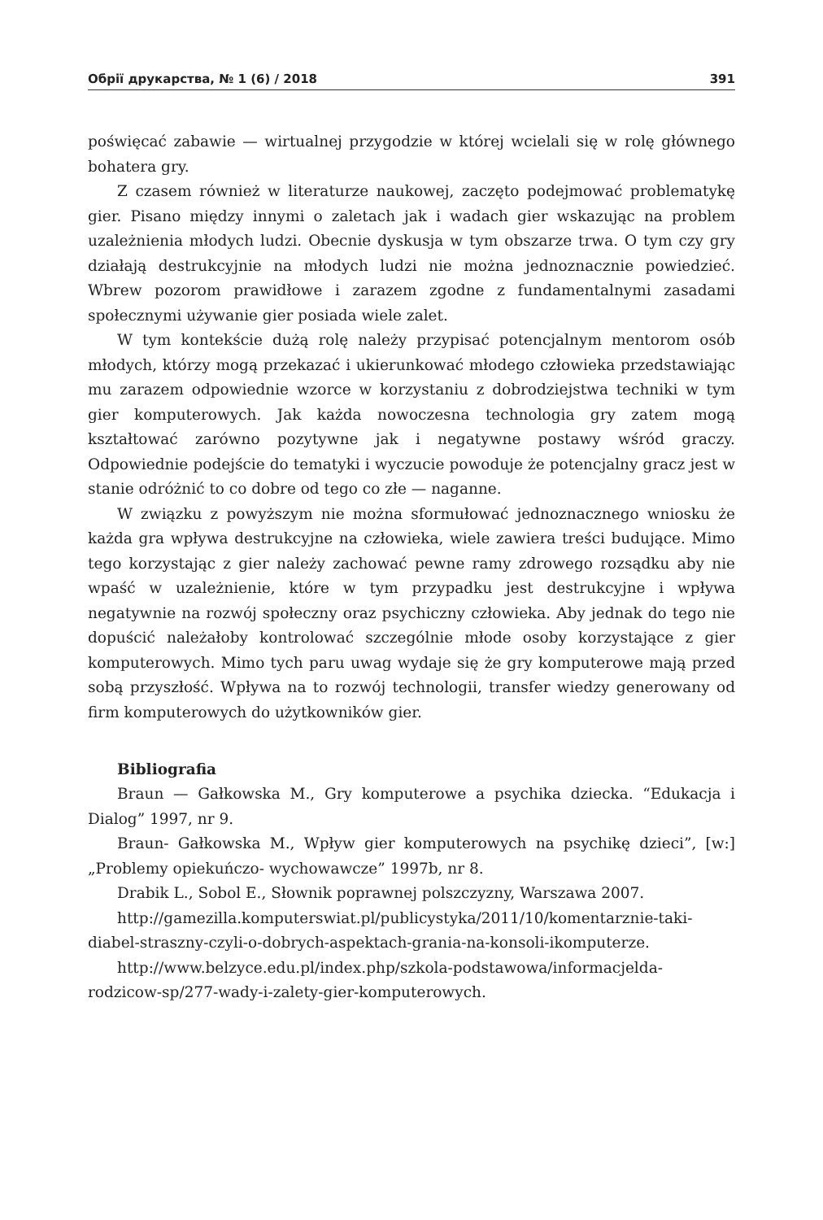Обрії друкарства, № 1 (6) / 2018 391
poświęcać zabawie — wirtualnej przygodzie w której wcielali się w rolę głównego bohatera gry.
Z czasem również w literaturze naukowej, zaczęto podejmować problematykę gier. Pisano między innymi o zaletach jak i wadach gier wskazując na problem uzależnienia młodych ludzi. Obecnie dyskusja w tym obszarze trwa. O tym czy gry działają destrukcyjnie na młodych ludzi nie można jednoznacznie powiedzieć. Wbrew pozorom prawidłowe i zarazem zgodne z fundamentalnymi zasadami społecznymi używanie gier posiada wiele zalet.
W tym kontekście dużą rolę należy przypisać potencjalnym mentorom osób młodych, którzy mogą przekazać i ukierunkować młodego człowieka przedstawiając mu zarazem odpowiednie wzorce w korzystaniu z dobrodziejstwa techniki w tym gier komputerowych. Jak każda nowoczesna technologia gry zatem mogą kształtować zarówno pozytywne jak i negatywne postawy wśród graczy. Odpowiednie podejście do tematyki i wyczucie powoduje że potencjalny gracz jest w stanie odróżnić to co dobre od tego co złe — naganne.
W związku z powyższym nie można sformułować jednoznacznego wniosku że każda gra wpływa destrukcyjne na człowieka, wiele zawiera treści budujące. Mimo tego korzystając z gier należy zachować pewne ramy zdrowego rozsądku aby nie wpaść w uzależnienie, które w tym przypadku jest destrukcyjne i wpływa negatywnie na rozwój społeczny oraz psychiczny człowieka. Aby jednak do tego nie dopuścić należałoby kontrolować szczególnie młode osoby korzystające z gier komputerowych. Mimo tych paru uwag wydaje się że gry komputerowe mają przed sobą przyszłość. Wpływa na to rozwój technologii, transfer wiedzy generowany od firm komputerowych do użytkowników gier.
Bibliografia
Braun — Gałkowska M., Gry komputerowe a psychika dziecka. “Edukacja i Dialog” 1997, nr 9.
Braun- Gałkowska M., Wpływ gier komputerowych na psychikę dzieci”, [w:] „Problemy opiekuńczo- wychowawcze” 1997b, nr 8.
Drabik L., Sobol E., Słownik poprawnej polszczyzny, Warszawa 2007.
http://gamezilla.komputerswiat.pl/publicystyka/2011/10/komentarznie-taki-diabel-straszny-czyli-o-dobrych-aspektach-grania-na-konsoli-ikomputerze.
http://www.belzyce.edu.pl/index.php/szkola-podstawowa/informacjelda-rodzicow-sp/277-wady-i-zalety-gier-komputerowych.